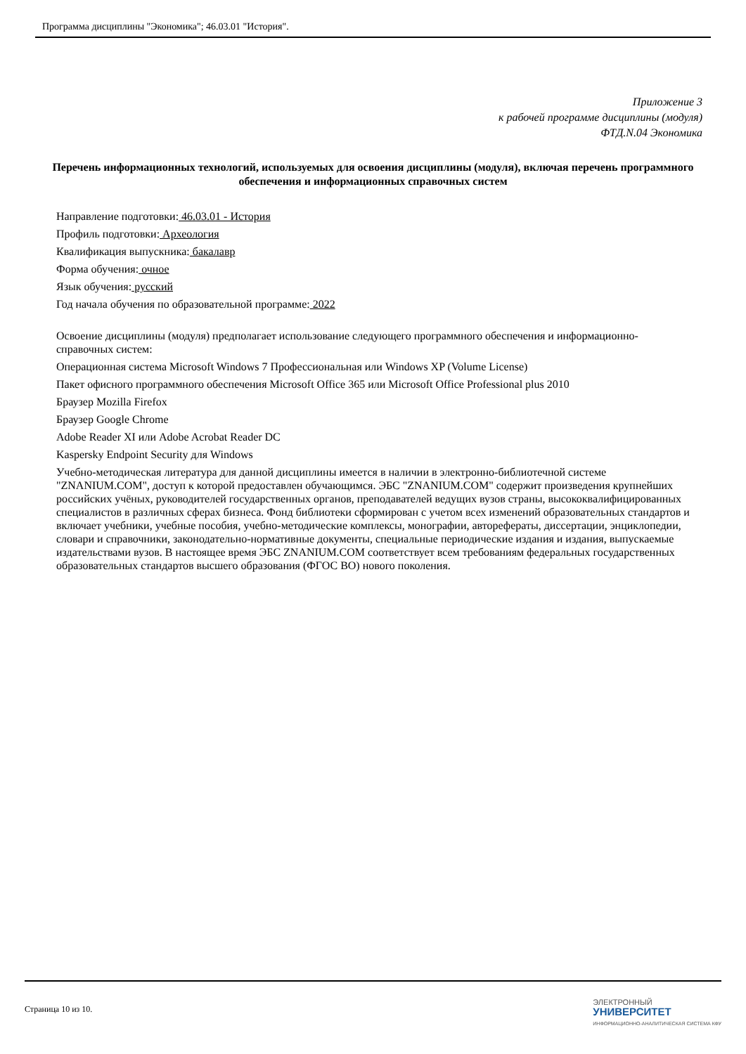Программа дисциплины "Экономика"; 46.03.01 "История".
Приложение 3
к рабочей программе дисциплины (модуля)
ФТД.N.04 Экономика
Перечень информационных технологий, используемых для освоения дисциплины (модуля), включая перечень программного обеспечения и информационных справочных систем
Направление подготовки: 46.03.01 - История
Профиль подготовки: Археология
Квалификация выпускника: бакалавр
Форма обучения: очное
Язык обучения: русский
Год начала обучения по образовательной программе: 2022
Освоение дисциплины (модуля) предполагает использование следующего программного обеспечения и информационно-справочных систем:
Операционная система Microsoft Windows 7 Профессиональная или Windows XP (Volume License)
Пакет офисного программного обеспечения Microsoft Office 365 или Microsoft Office Professional plus 2010
Браузер Mozilla Firefox
Браузер Google Chrome
Adobe Reader XI или Adobe Acrobat Reader DC
Kaspersky Endpoint Security для Windows
Учебно-методическая литература для данной дисциплины имеется в наличии в электронно-библиотечной системе "ZNANIUM.COM", доступ к которой предоставлен обучающимся. ЭБС "ZNANIUM.COM" содержит произведения крупнейших российских учёных, руководителей государственных органов, преподавателей ведущих вузов страны, высококвалифицированных специалистов в различных сферах бизнеса. Фонд библиотеки сформирован с учетом всех изменений образовательных стандартов и включает учебники, учебные пособия, учебно-методические комплексы, монографии, авторефераты, диссертации, энциклопедии, словари и справочники, законодательно-нормативные документы, специальные периодические издания и издания, выпускаемые издательствами вузов. В настоящее время ЭБС ZNANIUM.COM соответствует всем требованиям федеральных государственных образовательных стандартов высшего образования (ФГОС ВО) нового поколения.
Страница 10 из 10.
ЭЛЕКТРОННЫЙ
УНИВЕРСИТЕТ
ИНФОРМАЦИОННО-АНАЛИТИЧЕСКАЯ СИСТЕМА КФУ